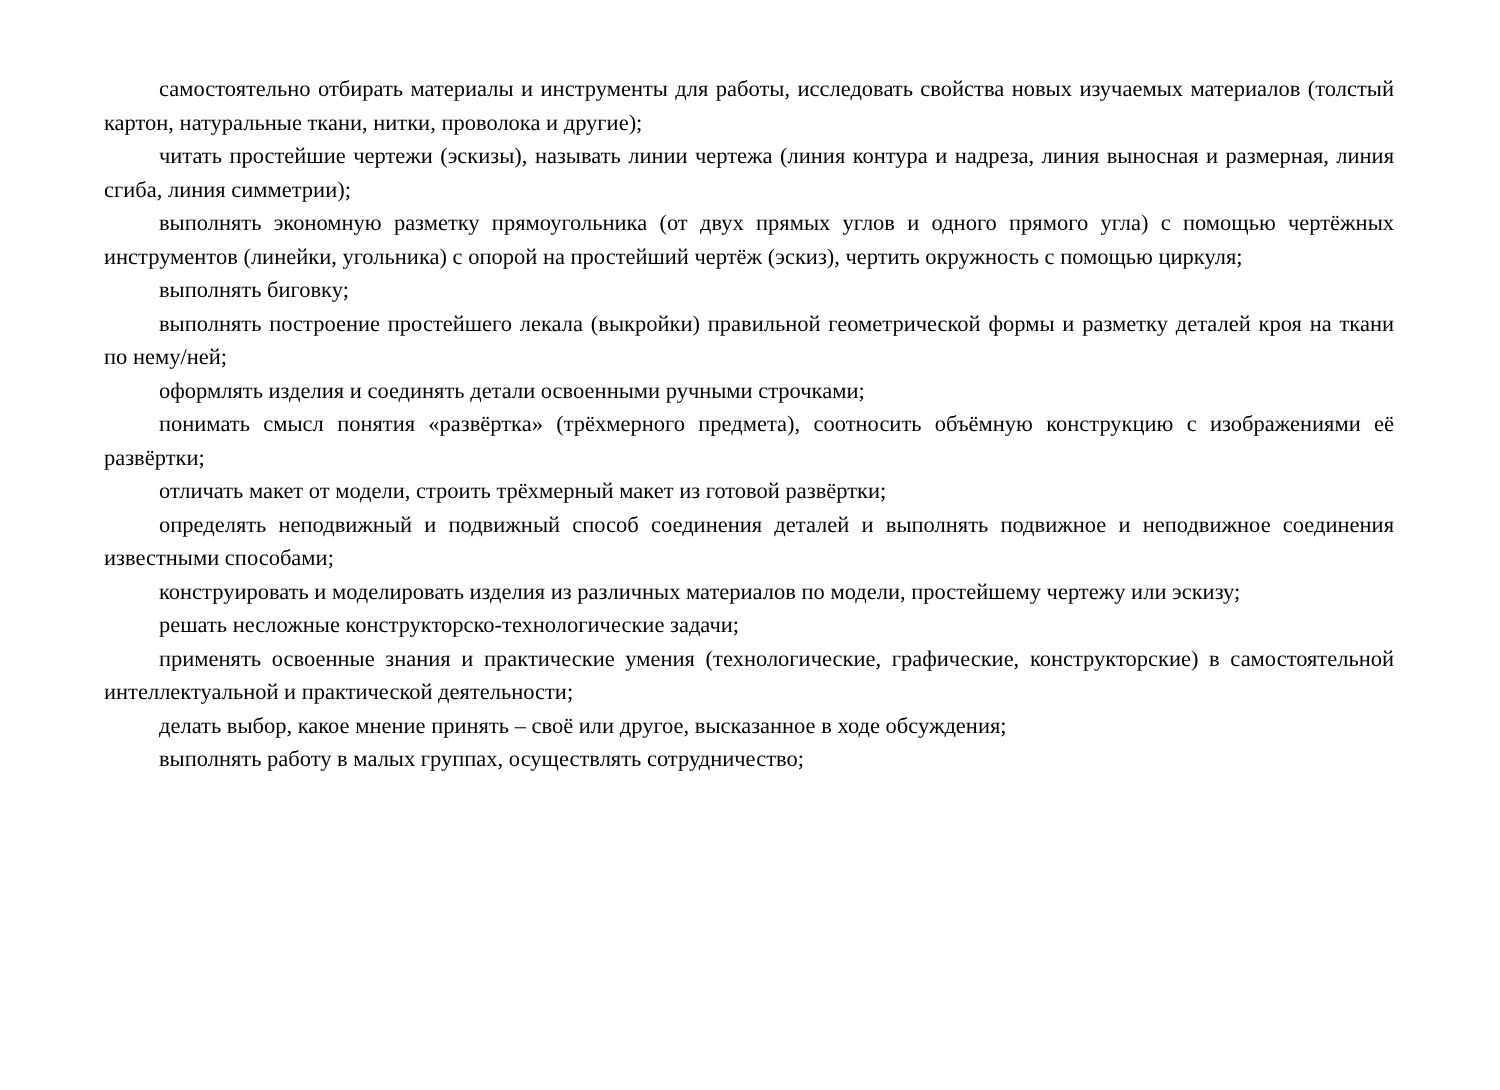самостоятельно отбирать материалы и инструменты для работы, исследовать свойства новых изучаемых материалов (толстый картон, натуральные ткани, нитки, проволока и другие);
читать простейшие чертежи (эскизы), называть линии чертежа (линия контура и надреза, линия выносная и размерная, линия сгиба, линия симметрии);
выполнять экономную разметку прямоугольника (от двух прямых углов и одного прямого угла) с помощью чертёжных инструментов (линейки, угольника) с опорой на простейший чертёж (эскиз), чертить окружность с помощью циркуля;
выполнять биговку;
выполнять построение простейшего лекала (выкройки) правильной геометрической формы и разметку деталей кроя на ткани по нему/ней;
оформлять изделия и соединять детали освоенными ручными строчками;
понимать смысл понятия «развёртка» (трёхмерного предмета), соотносить объёмную конструкцию с изображениями её развёртки;
отличать макет от модели, строить трёхмерный макет из готовой развёртки;
определять неподвижный и подвижный способ соединения деталей и выполнять подвижное и неподвижное соединения известными способами;
конструировать и моделировать изделия из различных материалов по модели, простейшему чертежу или эскизу;
решать несложные конструкторско-технологические задачи;
применять освоенные знания и практические умения (технологические, графические, конструкторские) в самостоятельной интеллектуальной и практической деятельности;
делать выбор, какое мнение принять – своё или другое, высказанное в ходе обсуждения;
выполнять работу в малых группах, осуществлять сотрудничество;